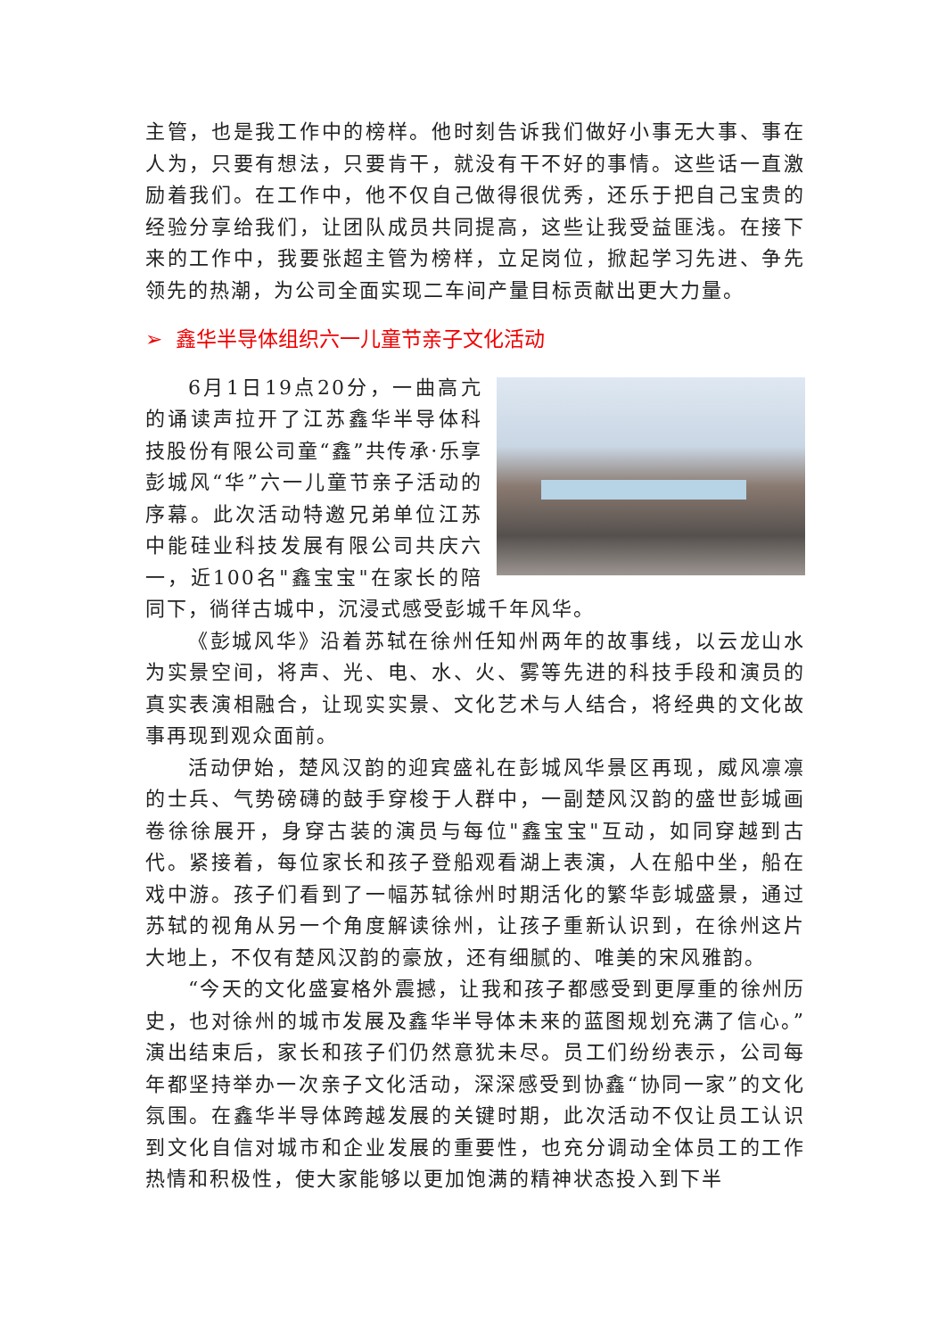主管，也是我工作中的榜样。他时刻告诉我们做好小事无大事、事在人为，只要有想法，只要肯干，就没有干不好的事情。这些话一直激励着我们。在工作中，他不仅自己做得很优秀，还乐于把自己宝贵的经验分享给我们，让团队成员共同提高，这些让我受益匪浅。在接下来的工作中，我要张超主管为榜样，立足岗位，掀起学习先进、争先领先的热潮，为公司全面实现二车间产量目标贡献出更大力量。
➢ 鑫华半导体组织六一儿童节亲子文化活动
6月1日19点20分，一曲高亢的诵读声拉开了江苏鑫华半导体科技股份有限公司童“鑫”共传承·乐享彭城风“华”六一儿童节亲子活动的序幕。此次活动特邀兄弟单位江苏中能硅业科技发展有限公司共庆六一，近100名"鑫宝宝"在家长的陪同下，徜徉古城中，沉浸式感受彭城千年风华。
《彭城风华》沿着苏轼在徐州任知州两年的故事线，以云龙山水为实景空间，将声、光、电、水、火、雾等先进的科技手段和演员的真实表演相融合，让现实实景、文化艺术与人结合，将经典的文化故事再现到观众面前。
活动伊始，楚风汉韵的迎宾盛礼在彭城风华景区再现，威风凛凛的士兵、气势磅礴的鼓手穿梭于人群中，一副楚风汉韵的盛世彭城画卷徐徐展开，身穿古装的演员与每位"鑫宝宝"互动，如同穿越到古代。紧接着，每位家长和孩子登船观看湖上表演，人在船中坐，船在戏中游。孩子们看到了一幅苏轼徐州时期活化的繁华彭城盛景，通过苏轼的视角从另一个角度解读徐州，让孩子重新认识到，在徐州这片大地上，不仅有楚风汉韵的豪放，还有细腻的、唯美的宋风雅韵。
“今天的文化盛宴格外震撼，让我和孩子都感受到更厚重的徐州历史，也对徐州的城市发展及鑫华半导体未来的蓝图规划充满了信心。”演出结束后，家长和孩子们仍然意犹未尽。员工们纷纷表示，公司每年都坚持举办一次亲子文化活动，深深感受到协鑫“协同一家”的文化氛围。在鑫华半导体跨越发展的关键时期，此次活动不仅让员工认识到文化自信对城市和企业发展的重要性，也充分调动全体员工的工作热情和积极性，使大家能够以更加饱满的精神状态投入到下半